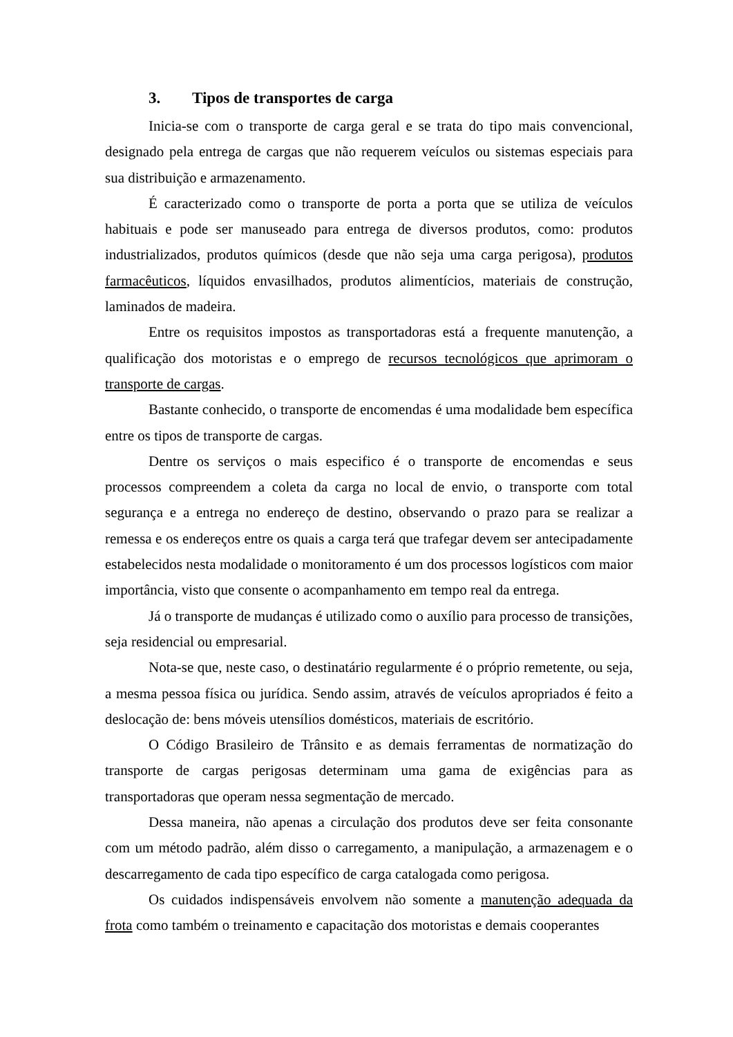3. Tipos de transportes de carga
Inicia-se com o transporte de carga geral e se trata do tipo mais convencional, designado pela entrega de cargas que não requerem veículos ou sistemas especiais para sua distribuição e armazenamento.
É caracterizado como o transporte de porta a porta que se utiliza de veículos habituais e pode ser manuseado para entrega de diversos produtos, como: produtos industrializados, produtos químicos (desde que não seja uma carga perigosa), produtos farmacêuticos, líquidos envasilhados, produtos alimentícios, materiais de construção, laminados de madeira.
Entre os requisitos impostos as transportadoras está a frequente manutenção, a qualificação dos motoristas e o emprego de recursos tecnológicos que aprimoram o transporte de cargas.
Bastante conhecido, o transporte de encomendas é uma modalidade bem específica entre os tipos de transporte de cargas.
Dentre os serviços o mais especifico é o transporte de encomendas e seus processos compreendem a coleta da carga no local de envio, o transporte com total segurança e a entrega no endereço de destino, observando o prazo para se realizar a remessa e os endereços entre os quais a carga terá que trafegar devem ser antecipadamente estabelecidos nesta modalidade o monitoramento é um dos processos logísticos com maior importância, visto que consente o acompanhamento em tempo real da entrega.
Já o transporte de mudanças é utilizado como o auxílio para processo de transições, seja residencial ou empresarial.
Nota-se que, neste caso, o destinatário regularmente é o próprio remetente, ou seja, a mesma pessoa física ou jurídica. Sendo assim, através de veículos apropriados é feito a deslocação de: bens móveis utensílios domésticos, materiais de escritório.
O Código Brasileiro de Trânsito e as demais ferramentas de normatização do transporte de cargas perigosas determinam uma gama de exigências para as transportadoras que operam nessa segmentação de mercado.
Dessa maneira, não apenas a circulação dos produtos deve ser feita consonante com um método padrão, além disso o carregamento, a manipulação, a armazenagem e o descarregamento de cada tipo específico de carga catalogada como perigosa.
Os cuidados indispensáveis envolvem não somente a manutenção adequada da frota como também o treinamento e capacitação dos motoristas e demais cooperantes